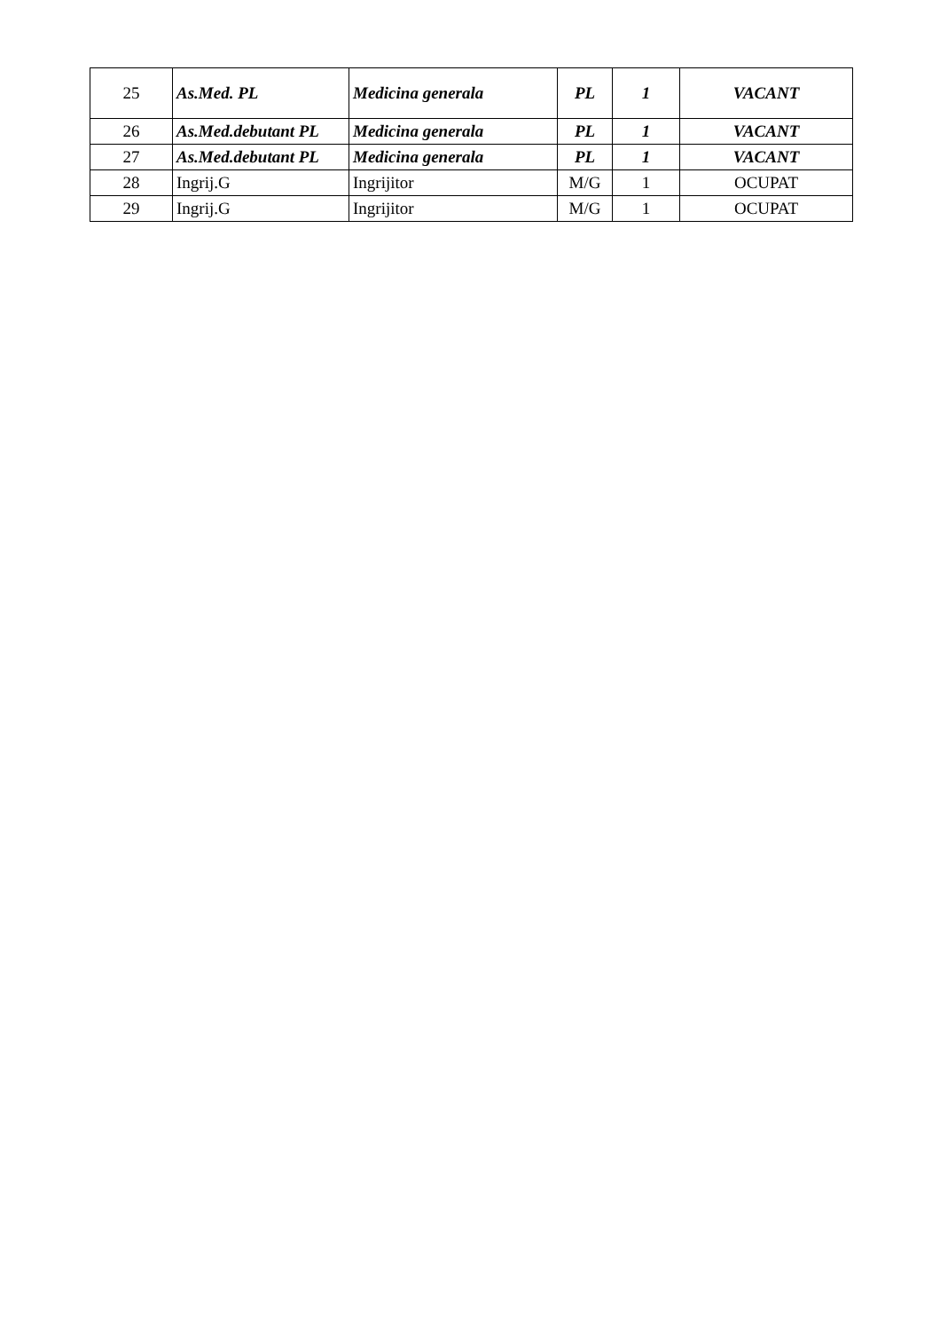| 25 | As.Med. PL | Medicina generala | PL | 1 | VACANT |
| 26 | As.Med.debutant PL | Medicina generala | PL | 1 | VACANT |
| 27 | As.Med.debutant PL | Medicina generala | PL | 1 | VACANT |
| 28 | Ingrij.G | Ingrijitor | M/G | 1 | OCUPAT |
| 29 | Ingrij.G | Ingrijitor | M/G | 1 | OCUPAT |